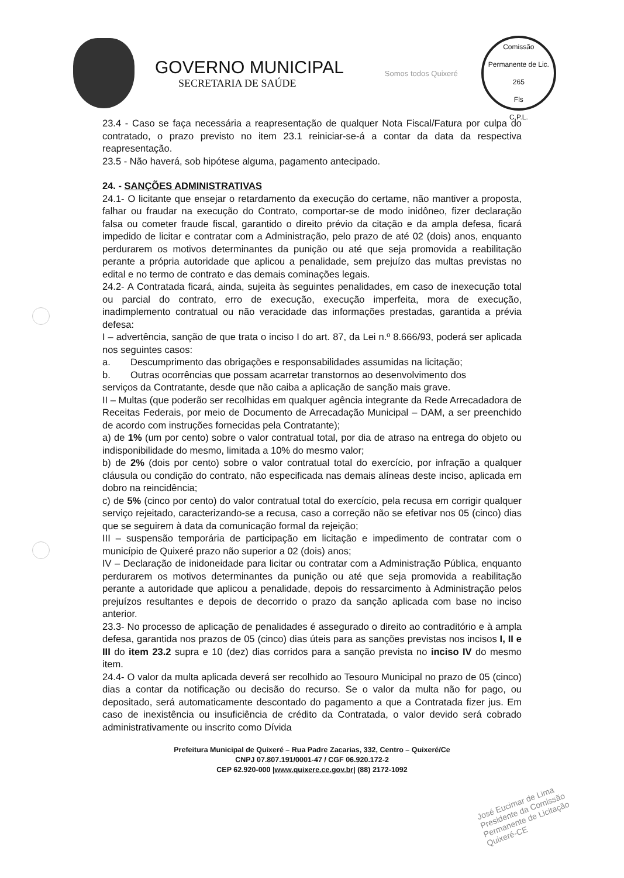GOVERNO MUNICIPAL
SECRETARIA DE SAÚDE
Somos todos Quixeré
Comissão Permanente de Lic.
265
Fls
C.P.L.
23.4 - Caso se faça necessária a reapresentação de qualquer Nota Fiscal/Fatura por culpa do contratado, o prazo previsto no item 23.1 reiniciar-se-á a contar da data da respectiva reapresentação.
23.5 - Não haverá, sob hipótese alguma, pagamento antecipado.
24. - SANÇÕES ADMINISTRATIVAS
24.1- O licitante que ensejar o retardamento da execução do certame, não mantiver a proposta, falhar ou fraudar na execução do Contrato, comportar-se de modo inidôneo, fizer declaração falsa ou cometer fraude fiscal, garantido o direito prévio da citação e da ampla defesa, ficará impedido de licitar e contratar com a Administração, pelo prazo de até 02 (dois) anos, enquanto perdurarem os motivos determinantes da punição ou até que seja promovida a reabilitação perante a própria autoridade que aplicou a penalidade, sem prejuízo das multas previstas no edital e no termo de contrato e das demais cominações legais.
24.2- A Contratada ficará, ainda, sujeita às seguintes penalidades, em caso de inexecução total ou parcial do contrato, erro de execução, execução imperfeita, mora de execução, inadimplemento contratual ou não veracidade das informações prestadas, garantida a prévia defesa:
I – advertência, sanção de que trata o inciso I do art. 87, da Lei n.º 8.666/93, poderá ser aplicada nos seguintes casos:
a. Descumprimento das obrigações e responsabilidades assumidas na licitação;
b. Outras ocorrências que possam acarretar transtornos ao desenvolvimento dos
serviços da Contratante, desde que não caiba a aplicação de sanção mais grave.
II – Multas (que poderão ser recolhidas em qualquer agência integrante da Rede Arrecadadora de Receitas Federais, por meio de Documento de Arrecadação Municipal – DAM, a ser preenchido de acordo com instruções fornecidas pela Contratante);
a) de 1% (um por cento) sobre o valor contratual total, por dia de atraso na entrega do objeto ou indisponibilidade do mesmo, limitada a 10% do mesmo valor;
b) de 2% (dois por cento) sobre o valor contratual total do exercício, por infração a qualquer cláusula ou condição do contrato, não especificada nas demais alíneas deste inciso, aplicada em dobro na reincidência;
c) de 5% (cinco por cento) do valor contratual total do exercício, pela recusa em corrigir qualquer serviço rejeitado, caracterizando-se a recusa, caso a correção não se efetivar nos 05 (cinco) dias que se seguirem à data da comunicação formal da rejeição;
III – suspensão temporária de participação em licitação e impedimento de contratar com o município de Quixeré prazo não superior a 02 (dois) anos;
IV – Declaração de inidoneidade para licitar ou contratar com a Administração Pública, enquanto perdurarem os motivos determinantes da punição ou até que seja promovida a reabilitação perante a autoridade que aplicou a penalidade, depois do ressarcimento à Administração pelos prejuízos resultantes e depois de decorrido o prazo da sanção aplicada com base no inciso anterior.
23.3- No processo de aplicação de penalidades é assegurado o direito ao contraditório e à ampla defesa, garantida nos prazos de 05 (cinco) dias úteis para as sanções previstas nos incisos I, II e III do item 23.2 supra e 10 (dez) dias corridos para a sanção prevista no inciso IV do mesmo item.
24.4- O valor da multa aplicada deverá ser recolhido ao Tesouro Municipal no prazo de 05 (cinco) dias a contar da notificação ou decisão do recurso. Se o valor da multa não for pago, ou depositado, será automaticamente descontado do pagamento a que a Contratada fizer jus. Em caso de inexistência ou insuficiência de crédito da Contratada, o valor devido será cobrado administrativamente ou inscrito como Dívida
Prefeitura Municipal de Quixeré – Rua Padre Zacarias, 332, Centro – Quixeré/Ce
CNPJ 07.807.191/0001-47 / CGF 06.920.172-2
CEP 62.920-000 |www.quixere.ce.gov.br| (88) 2172-1092
José Eucimar de Lima
Presidente da Comissão
Permanente de Licitação
Quixeré-CE